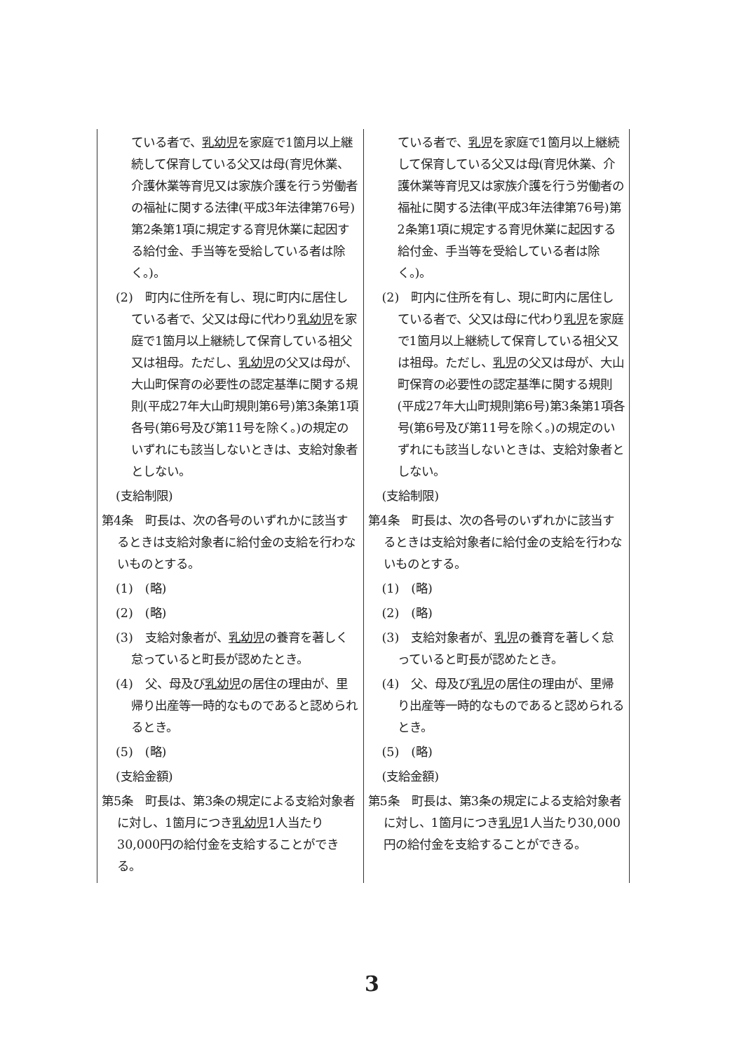| ている者で、 乳幼児 を家庭で1箇月以上継続して保育している父又は母(育児休業、介護休業等育児又は家族介護を行う労働者の福祉に関する法律(平成3年法律第76号)第2条第1項に規定する育児休業に起因する給付金、手当等を受給している者は除く。)。 (2) 町内に住所を有し、現に町内に居住している者で、父又は母に代わり 乳幼児 を家庭で1箇月以上継続して保育している祖父又は祖母。ただし、 乳幼児 の父又は母が、大山町保育の必要性の認定基準に関する規則(平成27年大山町規則第6号)第3条第1項各号(第6号及び第11号を除く。)の規定のいずれにも該当しないときは、支給対象者としない。 (支給制限) 第4条 町長は、次の各号のいずれかに該当するときは支給対象者に給付金の支給を行わないものとする。 (1) (略) (2) (略) (3) 支給対象者が、 乳幼児 の養育を著しく怠っていると町長が認めたとき。 (4) 父、母及び 乳幼児 の居住の理由が、里帰り出産等一時的なものであると認められるとき。 (5) (略) (支給金額) 第5条 町長は、第3条の規定による支給対象者に対し、1箇月につき 乳幼児 1人当たり30,000円の給付金を支給することができる。 | ている者で、 乳児 を家庭で1箇月以上継続して保育している父又は母(育児休業、介護休業等育児又は家族介護を行う労働者の福祉に関する法律(平成3年法律第76号)第2条第1項に規定する育児休業に起因する給付金、手当等を受給している者は除く。)。 (2) 町内に住所を有し、現に町内に居住している者で、父又は母に代わり 乳児 を家庭で1箇月以上継続して保育している祖父又は祖母。ただし、 乳児 の父又は母が、大山町保育の必要性の認定基準に関する規則(平成27年大山町規則第6号)第3条第1項各号(第6号及び第11号を除く。)の規定のいずれにも該当しないときは、支給対象者としない。 (支給制限) 第4条 町長は、次の各号のいずれかに該当するときは支給対象者に給付金の支給を行わないものとする。 (1) (略) (2) (略) (3) 支給対象者が、 乳児 の養育を著しく怠っていると町長が認めたとき。 (4) 父、母及び 乳児 の居住の理由が、里帰り出産等一時的なものであると認められるとき。 (5) (略) (支給金額) 第5条 町長は、第3条の規定による支給対象者に対し、1箇月につき 乳児 1人当たり30,000円の給付金を支給することができる。 |
3